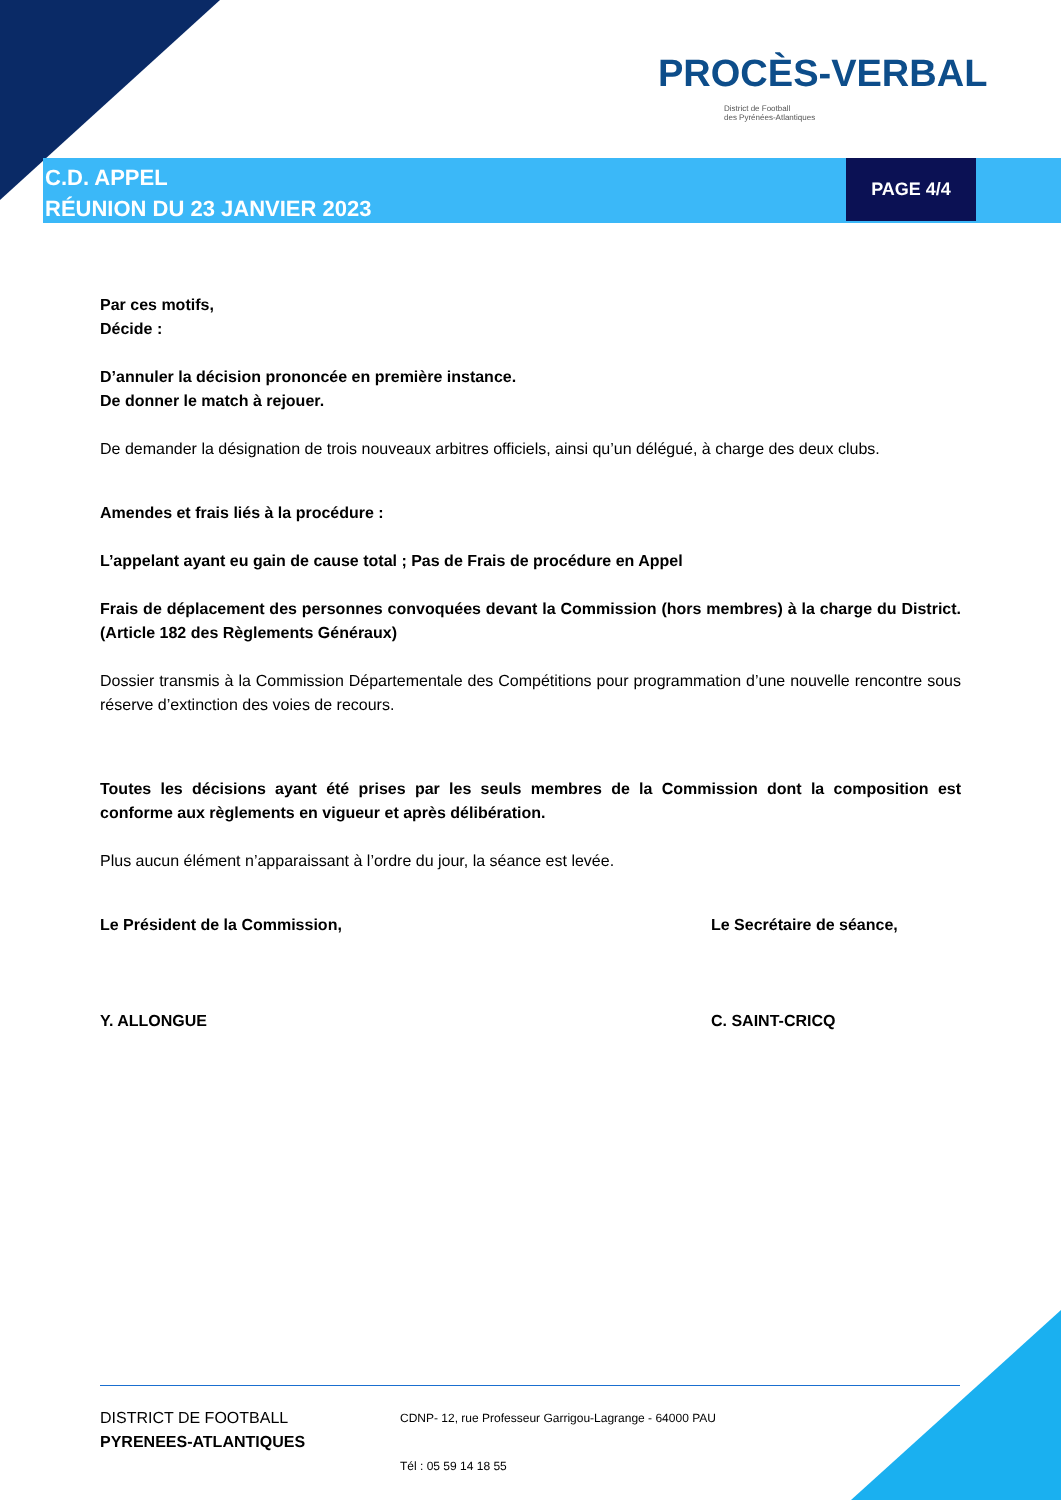PROCÈS-VERBAL
District de Football
des Pyrénées-Atlantiques
C.D. APPEL
RÉUNION DU 23 JANVIER 2023
PAGE 4/4
Par ces motifs,
Décide :
D’annuler la décision prononcée en première instance.
De donner le match à rejouer.
De demander la désignation de trois nouveaux arbitres officiels, ainsi qu’un délégué, à charge des deux clubs.
Amendes et frais liés à la procédure :
L’appelant ayant eu gain de cause total ; Pas de Frais de procédure en Appel
Frais de déplacement des personnes convoquées devant la Commission (hors membres) à la charge du District. (Article 182 des Règlements Généraux)
Dossier transmis à la Commission Départementale des Compétitions pour programmation d’une nouvelle rencontre sous réserve d’extinction des voies de recours.
Toutes les décisions ayant été prises par les seuls membres de la Commission dont la composition est conforme aux règlements en vigueur et après délibération.
Plus aucun élément n’apparaissant à l’ordre du jour, la séance est levée.
Le Président de la Commission,
Y. ALLONGUE
Le Secrétaire de séance,
C. SAINT-CRICQ
DISTRICT DE FOOTBALL
PYRENEES-ATLANTIQUES
CDNP- 12, rue Professeur Garrigou-Lagrange - 64000 PAU
Tél : 05 59 14 18 55